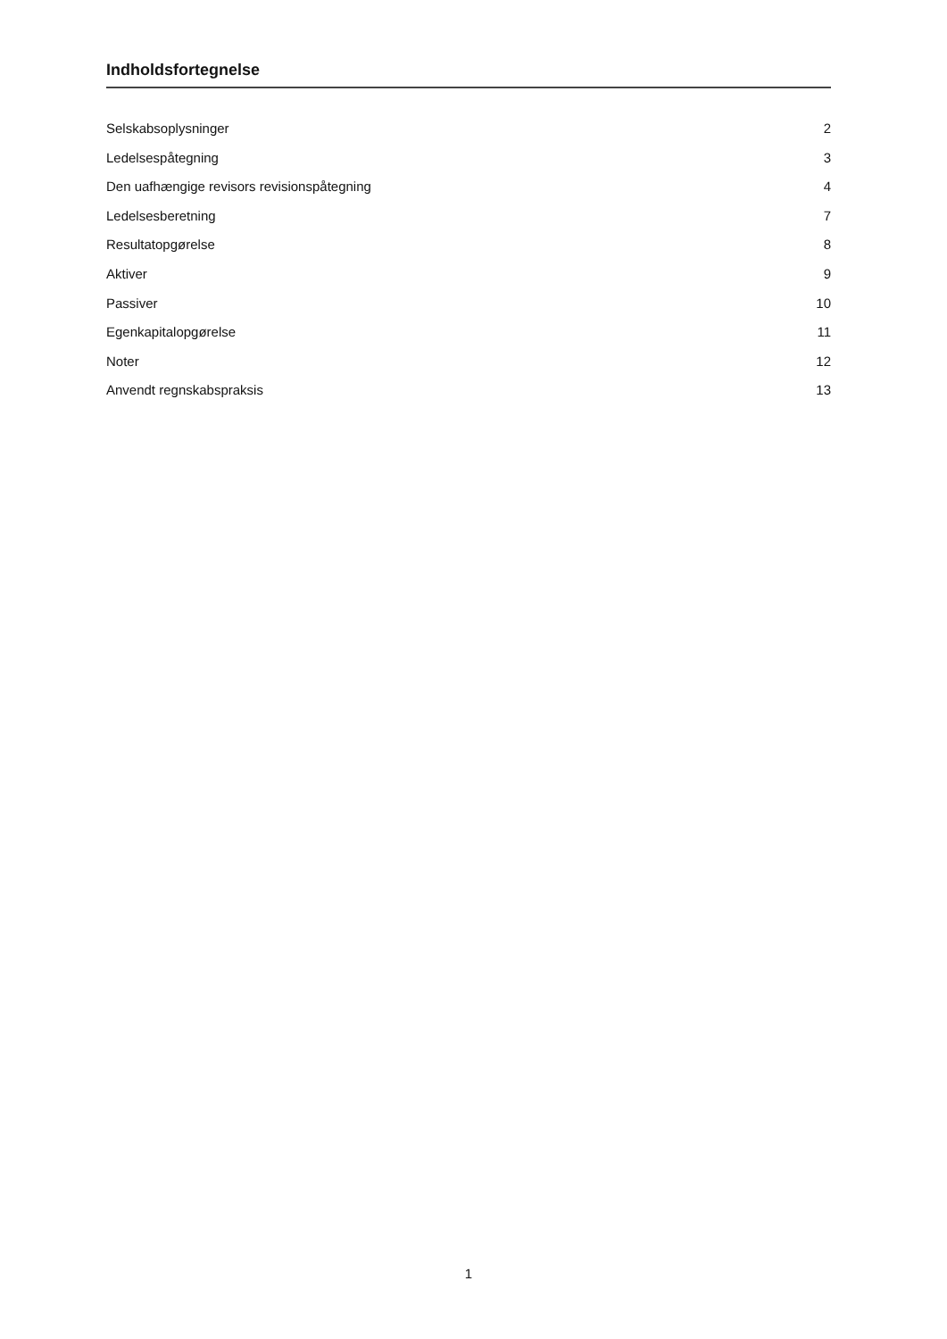Indholdsfortegnelse
Selskabsoplysninger 2
Ledelsespåtegning 3
Den uafhængige revisors revisionspåtegning 4
Ledelsesberetning 7
Resultatopgørelse 8
Aktiver 9
Passiver 10
Egenkapitalopgørelse 11
Noter 12
Anvendt regnskabspraksis 13
1